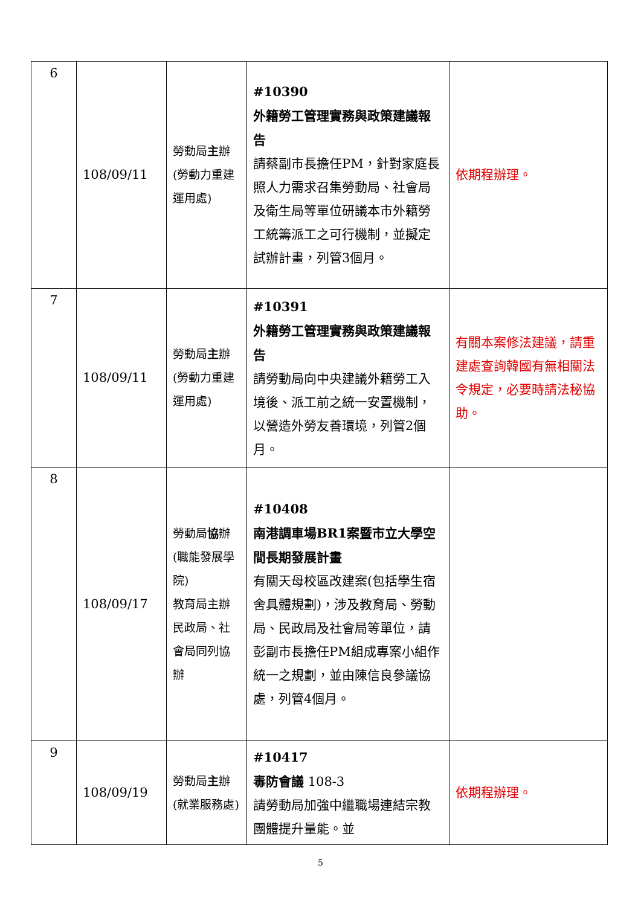| 6 | 108/09/11 | 勞動局 主 辦 (勞動力重建運用處) | #10390 外籍勞工管理實務與政策建議報告 請蔡副市長擔任PM，針對家庭長照人力需求召集勞動局、社會局及衛生局等單位研議本市外籍勞工統籌派工之可行機制，並擬定試辦計畫，列管3個月。 | 依期程辦理。 |
| 7 | 108/09/11 | 勞動局 主 辦 (勞動力重建運用處) | #10391 外籍勞工管理實務與政策建議報告 請勞動局向中央建議外籍勞工入境後、派工前之統一安置機制，以營造外勞友善環境，列管2個月。 | 有關本案修法建議，請重建處查詢韓國有無相關法令規定，必要時請法秘協助。 |
| 8 | 108/09/17 | 勞動局 協 辦 (職能發展學院) 教育局主辦 民政局、社會局同列協辦 | #10408 南港調車場BR1案暨市立大學空間長期發展計畫 有關天母校區改建案(包括學生宿舍具體規劃)，涉及教育局、勞動局、民政局及社會局等單位，請彭副市長擔任PM組成專案小組作統一之規劃，並由陳信良參議協處，列管4個月。 | |
| 9 | 108/09/19 | 勞動局 主 辦 (就業服務處) | #10417 毒防會議 108-3 請勞動局加強中繼職場連結宗教團體提升量能。並 | 依期程辦理。 |
5